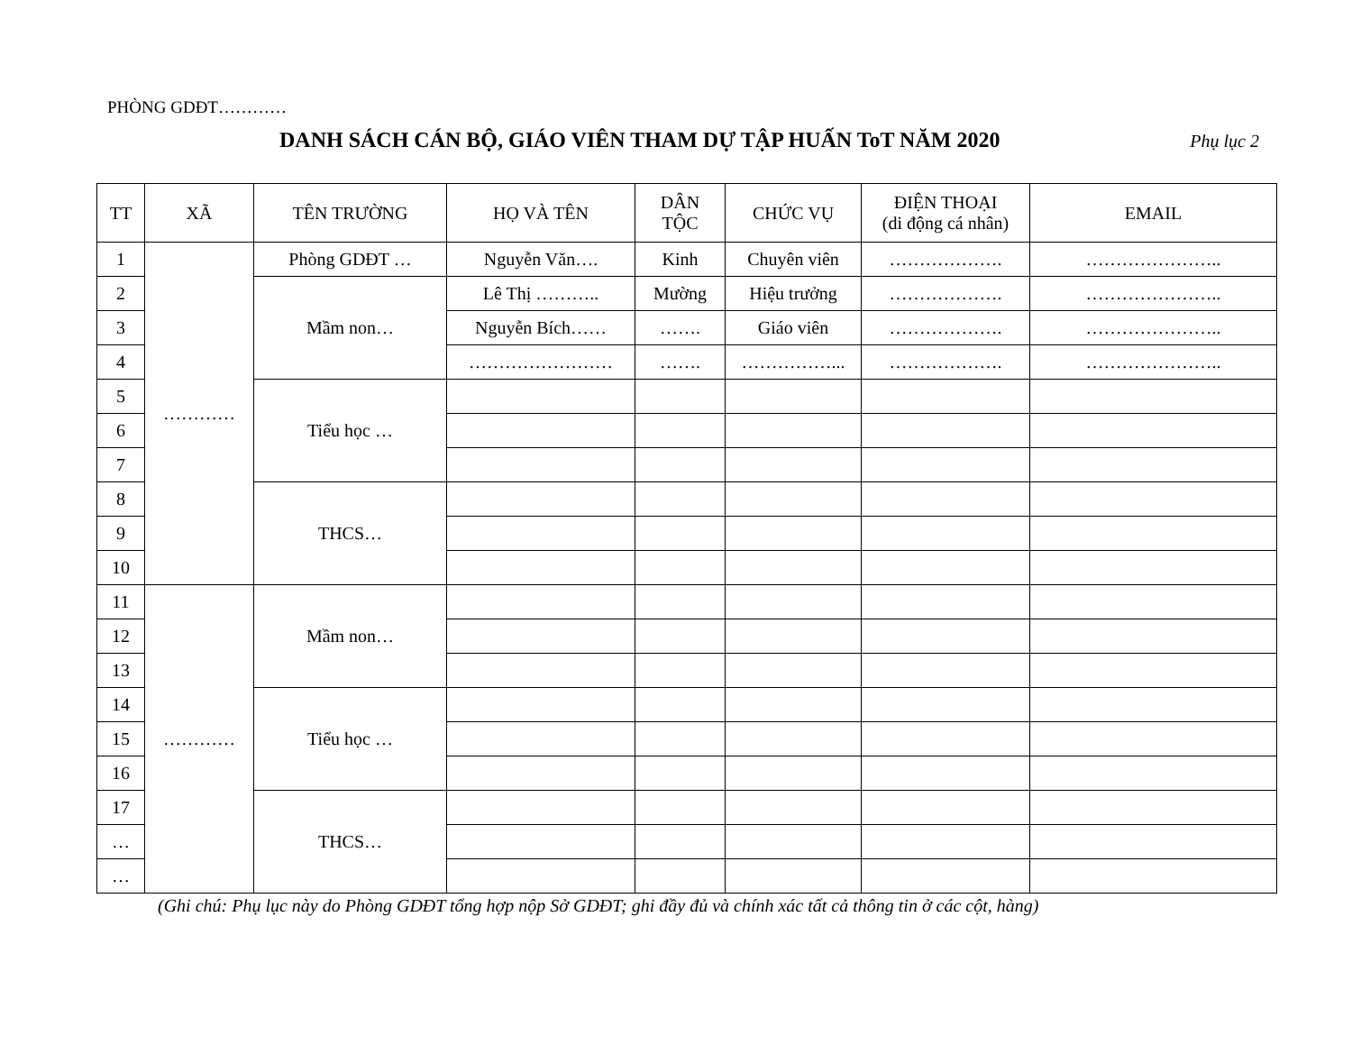PHÒNG GDĐT…………
DANH SÁCH CÁN BỘ, GIÁO VIÊN THAM DỰ TẬP HUẤN ToT NĂM 2020
Phụ lục 2
| TT | XÃ | TÊN TRƯỜNG | HỌ VÀ TÊN | DÂN TỘC | CHỨC VỤ | ĐIỆN THOẠI (di động cá nhân) | EMAIL |
| --- | --- | --- | --- | --- | --- | --- | --- |
| 1 | ………… | Phòng GDĐT … | Nguyễn Văn…. | Kinh | Chuyên viên | ………………. | ………………….. |
| 2 | | Mầm non… | Lê Thị ……….. | Mường | Hiệu trưởng | ………………. | ………………….. |
| 3 | | | Nguyễn Bích…… | ……. | Giáo viên | ………………. | ………………….. |
| 4 | | | …………………… | ……. | ……………... | ………………. | ………………….. |
| 5 | | Tiểu học … | | | | | |
| 6 | | | | | | | |
| 7 | | | | | | | |
| 8 | | THCS… | | | | | |
| 9 | | | | | | | |
| 10 | | | | | | | |
| 11 | ………… | Mầm non… | | | | | |
| 12 | | | | | | | |
| 13 | | | | | | | |
| 14 | | Tiểu học … | | | | | |
| 15 | | | | | | | |
| 16 | | | | | | | |
| 17 | | THCS… | | | | | |
| … | | | | | | | |
| … | | | | | | | |
(Ghi chú: Phụ lục này do Phòng GDĐT tổng hợp nộp Sở GDĐT; ghi đầy đủ và chính xác tất cả thông tin ở các cột, hàng)